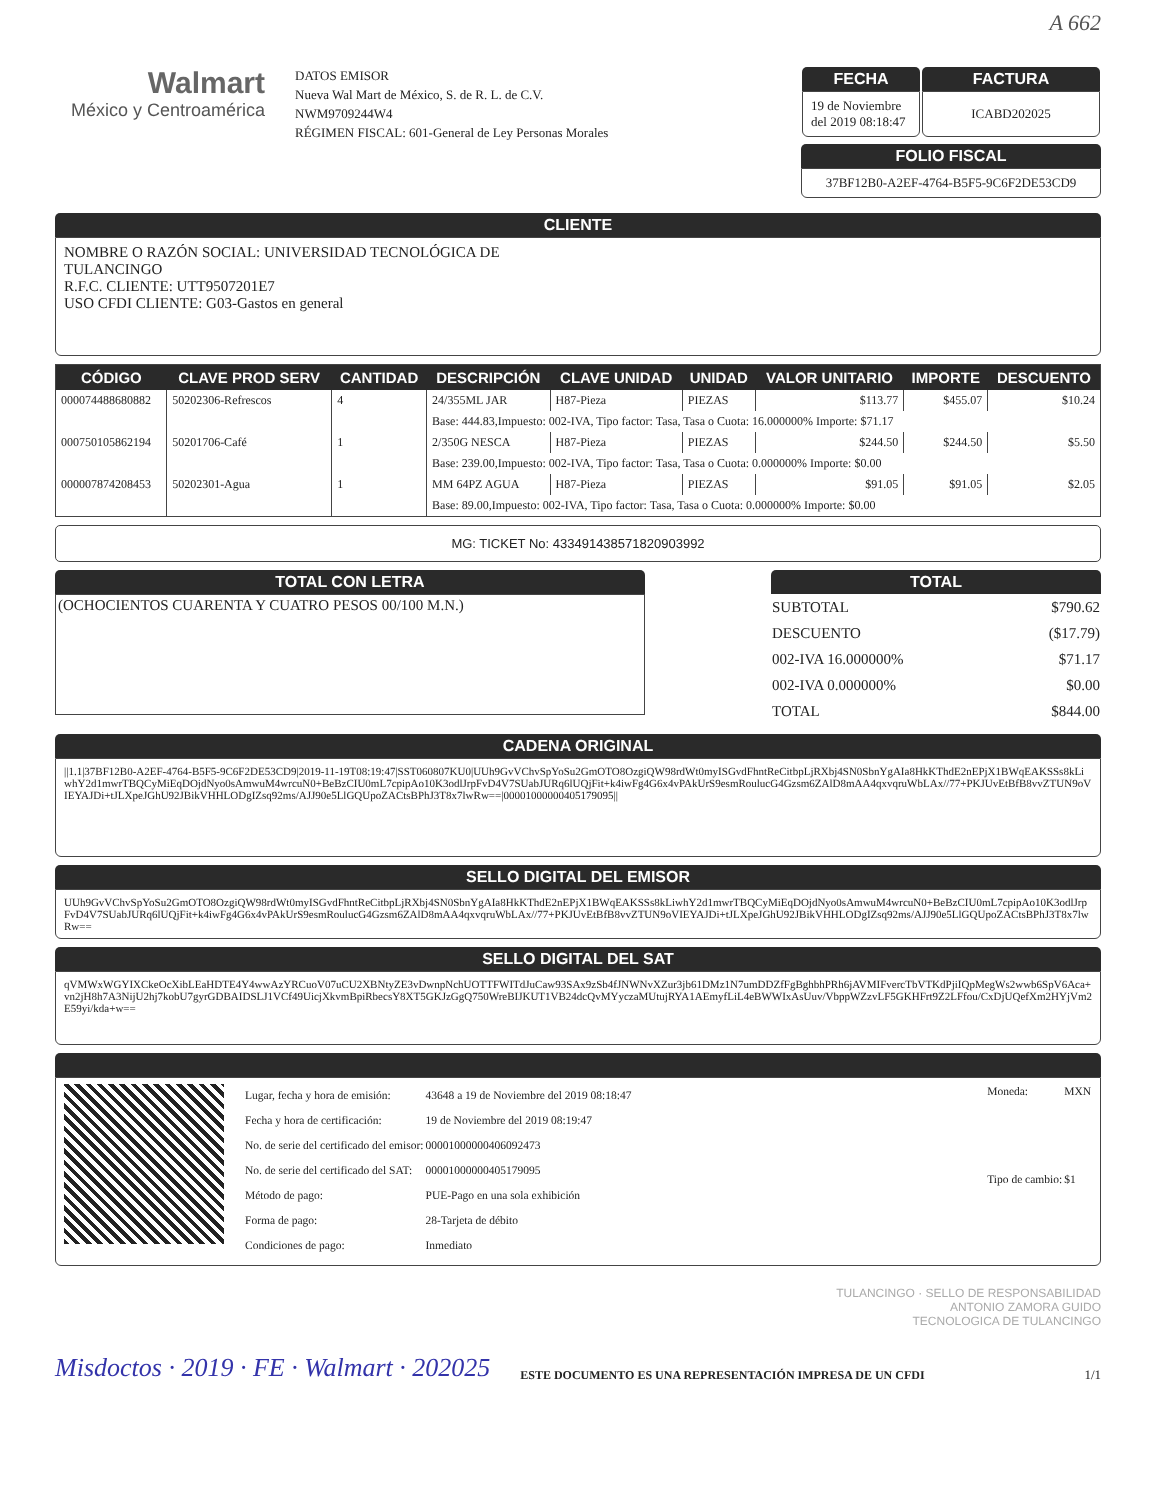A 662
Walmart
México y Centroamérica
DATOS EMISOR
Nueva Wal Mart de México, S. de R. L. de C.V.
NWM9709244W4
RÉGIMEN FISCAL: 601-General de Ley Personas Morales
| FECHA 19 de Noviembre del 2019 08:18:47 | FACTURA ICABD202025 |
FOLIO FISCAL
37BF12B0-A2EF-4764-B5F5-9C6F2DE53CD9
CLIENTE
NOMBRE O RAZÓN SOCIAL: UNIVERSIDAD TECNOLÓGICA DE
TULANCINGO
R.F.C. CLIENTE: UTT9507201E7
USO CFDI CLIENTE: G03-Gastos en general
| CÓDIGO | CLAVE PROD SERV | CANTIDAD | DESCRIPCIÓN | CLAVE UNIDAD | UNIDAD | VALOR UNITARIO | IMPORTE | DESCUENTO |
| --- | --- | --- | --- | --- | --- | --- | --- | --- |
| 000074488680882 | 50202306-Refrescos | 4 | 24/355ML JAR | H87-Pieza | PIEZAS | $113.77 | $455.07 | $10.24 |
| | | | Base: 444.83,Impuesto: 002-IVA, Tipo factor: Tasa, Tasa o Cuota: 16.000000% Importe: $71.17 | | | | | |
| 000750105862194 | 50201706-Café | 1 | 2/350G NESCA | H87-Pieza | PIEZAS | $244.50 | $244.50 | $5.50 |
| | | | Base: 239.00,Impuesto: 002-IVA, Tipo factor: Tasa, Tasa o Cuota: 0.000000% Importe: $0.00 | | | | | |
| 000007874208453 | 50202301-Agua | 1 | MM 64PZ AGUA | H87-Pieza | PIEZAS | $91.05 | $91.05 | $2.05 |
| | | | Base: 89.00,Impuesto: 002-IVA, Tipo factor: Tasa, Tasa o Cuota: 0.000000% Importe: $0.00 | | | | | |
MG: TICKET No: 4334914385718209039​92
TOTAL CON LETRA
(OCHOCIENTOS CUARENTA Y CUATRO PESOS 00/100 M.N.)
TOTAL
| SUBTOTAL | $790.62 |
| DESCUENTO | ($17.79) |
| 002-IVA 16.000000% | $71.17 |
| 002-IVA 0.000000% | $0.00 |
| TOTAL | $844.00 |
CADENA ORIGINAL
||1.1|37BF12B0-A2EF-4764-B5F5-9C6F2DE53CD9|2019-11-19T08:19:47|SST060807KU0|UUh9GvVChvSpYoSu2GmOTO8OzgiQW98rdWt0myISGvdFhntReCitbpLjRXbj4SN0SbnYgAIa8HkKThdE2nEPjX1BWqEAKSSs8kLiwhY2d1mwrTBQCyMiEqDOjdNyo0sAmwuM4wrcuN0+BeBzCIU0mL7cpipAo10K3odlJrpFvD4V7SUabJURq6lUQjFit+k4iwFg4G6x4vPAkUrS9esmRoulucG4Gzsm6ZAlD8mAA4qxvqruWbLAx//77+PKJUvEtBfB8vvZTUN9oVIEYAJDi+tJLXpeJGhU92JBikVHHLODgIZsq92ms/AJJ90e5LlGQUpoZACtsBPhJ3T8x7lwRw==|00001000000405179095||
SELLO DIGITAL DEL EMISOR
UUh9GvVChvSpYoSu2GmOTO8OzgiQW98rdWt0myISGvdFhntReCitbpLjRXbj4SN0SbnYgAIa8HkKThdE2nEPjX1BWqEAKSSs8kLiwhY2d1mwrTBQCyMiEqDOjdNyo0sAmwuM4wrcuN0+BeBzCIU0mL7cpipAo10K3odlJrpFvD4V7SUabJURq6lUQjFit+k4iwFg4G6x4vPAkUrS9esmRoulucG4Gzsm6ZAlD8mAA4qxvqruWbLAx//77+PKJUvEtBfB8vvZTUN9oVIEYAJDi+tJLXpeJGhU92JBikVHHLODgIZsq92ms/AJJ90e5LlGQUpoZACtsBPhJ3T8x7lwRw==
SELLO DIGITAL DEL SAT
qVMWxWGYIXCkeOcXibLEaHDTE4Y4wwAzYRCuoV07uCU2XBNtyZE3vDwnpNchUOTTFWITdJuCaw93SAx9zSb4fJNWNvXZur3jb61DMz1N7umDDZfFgBghbhPRh6jAVMIFvercTbVTKdPjiIQpMegWs2wwb6SpV6Aca+vn2jH8h7A3NijU2hj7kobU7gyrGDBAIDSLJ1VCf49UicjXkvmBpiRbecsY8XT5GKJzGgQ750WreBIJKUT1VB24dcQvMYyczaMUtujRYA1AEmyfLiL4eBWWIxAsUuv/VbppWZzvLF5GKHFrt9Z2LFfou/CxDjUQefXm2HYjVm2E59yi/kda+w==
| Lugar, fecha y hora de emisión: | 43648 a 19 de Noviembre del 2019 08:18:47 |
| Fecha y hora de certificación: | 19 de Noviembre del 2019 08:19:47 |
| No. de serie del certificado del emisor: | 00001000000406092473 |
| No. de serie del certificado del SAT: | 00001000000405179095 |
| Método de pago: | PUE-Pago en una sola exhibición |
| Forma de pago: | 28-Tarjeta de débito |
| Condiciones de pago: | Inmediato |
| Moneda: | MXN |
| Tipo de cambio: | $1 |
TULANCINGO · SELLO DE RESPONSABILIDAD
ANTONIO ZAMORA GUIDO
TECNOLOGICA DE TULANCINGO
Misdoctos · 2019 · FE · Walmart · 202025 ESTE DOCUMENTO ES UNA REPRESENTACIÓN IMPRESA DE UN CFDI 1/1